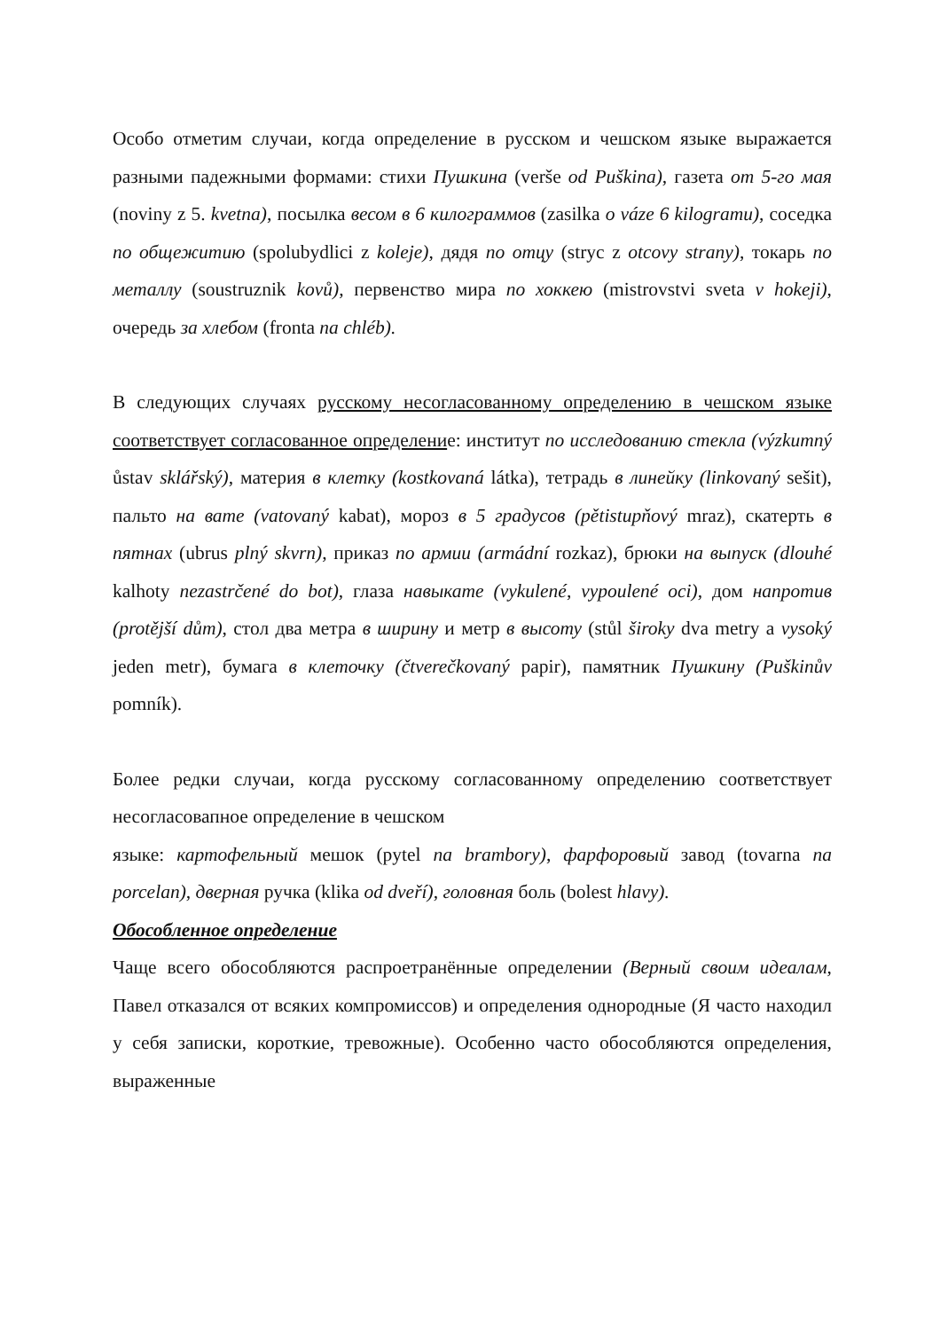Особо отметим случаи, когда определение в русском и чешском языке выражается разными падежными формами: стихи Пушкина (verše od Puškina), газета от 5-го мая (noviny z 5. kvetna), посылка весом в 6 килограммов (zasilka o váze 6 kilogramu), соседка по общежитию (spolubydlici z koleje), дядя по отцу (stryc z otcovy strany), токарь по металлу (soustruznik kovů), первенство мира по хоккею (mistrovstvi sveta v hokeji), очередь за хлебом (fronta na chléb).
В следующих случаях русскому несогласованному определению в чешском языке соответствует согласованное определение: институт по исследованию стекла (výzkumný ůstav sklářský), материя в клетку (kostkovaná látka), тетрадь в линейку (linkovaný sešit), пальто на вате (vatovaný kabat), мороз в 5 градусов (pětistupňový mraz), скатерть в пятнах (ubrus plný skvrn), приказ по армии (armádní rozkaz), брюки на выпуск (dlouhé kalhoty nezastrčené do bot), глаза навыкате (vykulené, vypoulené oci), дом напротив (protější dům), стол два метра в ширину и метр в высоту (stůl široky dva metry a vysoký jeden metr), бумага в клеточку (čtverečkovaný papir), памятник Пушкину (Puškinův pomník).
Более редки случаи, когда русскому согласованному определению соответствует несогласовапное определение в чешском
языке: картофельный мешок (pytel na brambory), фарфоровый завод (tovarna na porcelan), дверная ручка (klika od dveří), головная боль (bolest hlavy).
Обособленное определение
Чаще всего обособляются распроетранённые определении (Верный своим идеалам, Павел отказался от всяких компромиссов) и определения однородные (Я часто находил у себя записки, короткие, тревожные). Особенно часто обособляются определения, выраженные